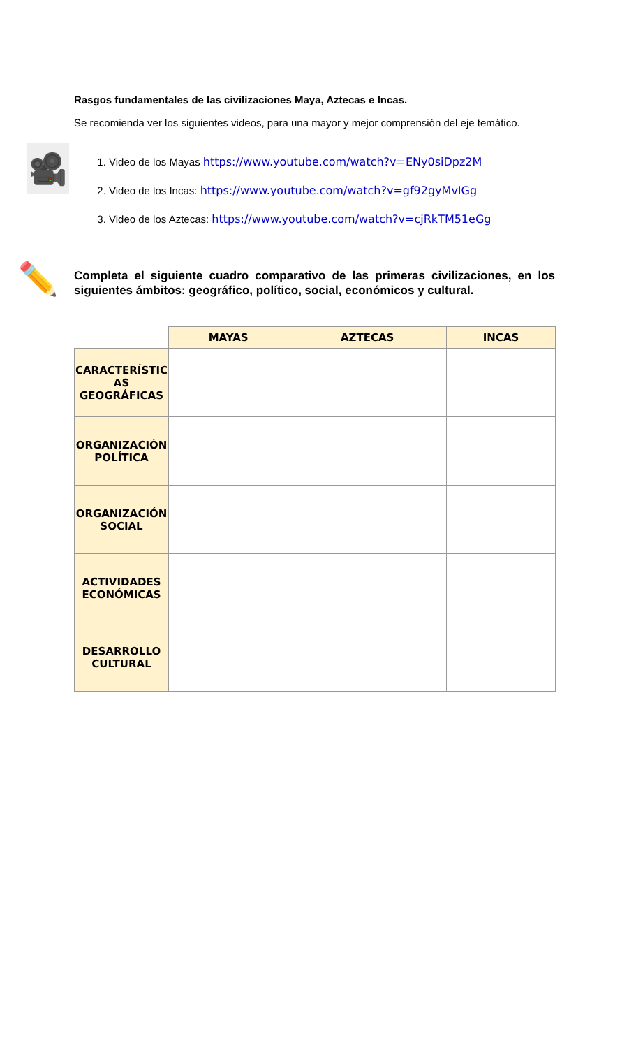🎥
✏️
Rasgos fundamentales de las civilizaciones Maya, Aztecas e Incas.
Se recomienda ver los siguientes videos, para una mayor y mejor comprensión del eje temático.
1. Video de los Mayas https://www.youtube.com/watch?v=ENy0siDpz2M
2. Video de los Incas: https://www.youtube.com/watch?v=gf92gyMvIGg
3. Video de los Aztecas: https://www.youtube.com/watch?v=cjRkTM51eGg
Completa el siguiente cuadro comparativo de las primeras civilizaciones, en los siguientes ámbitos: geográfico, político, social, económicos y cultural.
| | MAYAS | AZTECAS | INCAS |
| --- | --- | --- | --- |
| CARACTERÍSTIC AS GEOGRÁFICAS | | | |
| ORGANIZACIÓN POLÍTICA | | | |
| ORGANIZACIÓN SOCIAL | | | |
| ACTIVIDADES ECONÓMICAS | | | |
| DESARROLLO CULTURAL | | | |